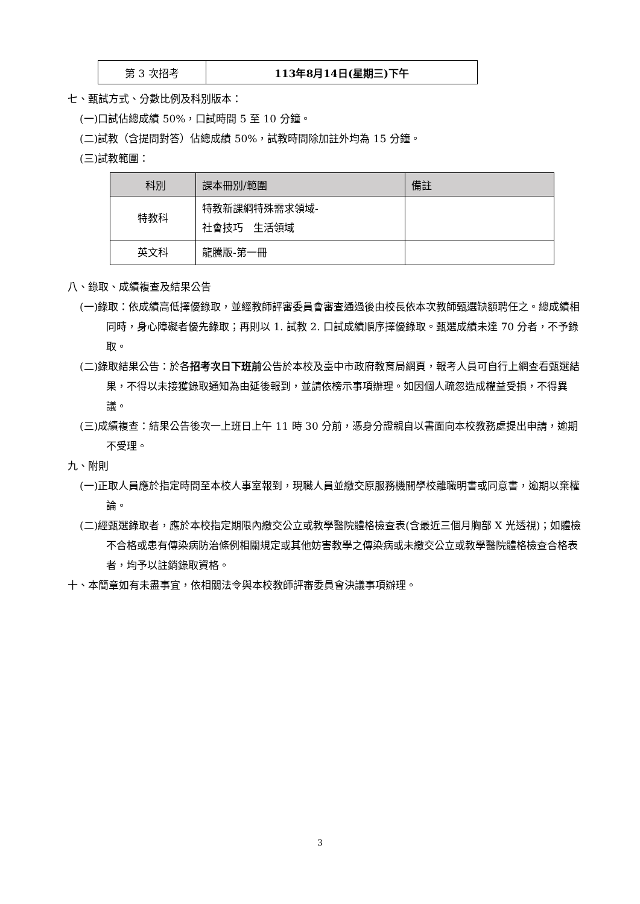| 第 3 次招考 | 113年8月14日(星期三)下午 |
七、甄試方式、分數比例及科別版本：
(一)口試佔總成績 50%，口試時間 5 至 10 分鐘。
(二)試教（含提問對答）佔總成績 50%，試教時間除加註外均為 15 分鐘。
(三)試教範圍：
| 科別 | 課本冊別/範圍 | 備註 |
| --- | --- | --- |
| 特教科 | 特教新課綱特殊需求領域- 社會技巧 生活領域 | |
| 英文科 | 龍騰版-第一冊 | |
八、錄取、成績複查及結果公告
(一)錄取：依成績高低擇優錄取，並經教師評審委員會審查通過後由校長依本次教師甄選缺額聘任之。總成績相同時，身心障礙者優先錄取；再則以 1. 試教 2. 口試成績順序擇優錄取。甄選成績未達 70 分者，不予錄取。
(二)錄取結果公告：於各招考次日下班前公告於本校及臺中市政府教育局網頁，報考人員可自行上網查看甄選結果，不得以未接獲錄取通知為由延後報到，並請依榜示事項辦理。如因個人疏忽造成權益受損，不得異議。
(三)成績複查：結果公告後次一上班日上午 11 時 30 分前，憑身分證親自以書面向本校教務處提出申請，逾期不受理。
九、附則
(一)正取人員應於指定時間至本校人事室報到，現職人員並繳交原服務機關學校離職明書或同意書，逾期以棄權論。
(二)經甄選錄取者，應於本校指定期限內繳交公立或教學醫院體格檢查表(含最近三個月胸部 X 光透視)；如體檢不合格或患有傳染病防治條例相關規定或其他妨害教學之傳染病或未繳交公立或教學醫院體格檢查合格表者，均予以註銷錄取資格。
十、本簡章如有未盡事宜，依相關法令與本校教師評審委員會決議事項辦理。
3